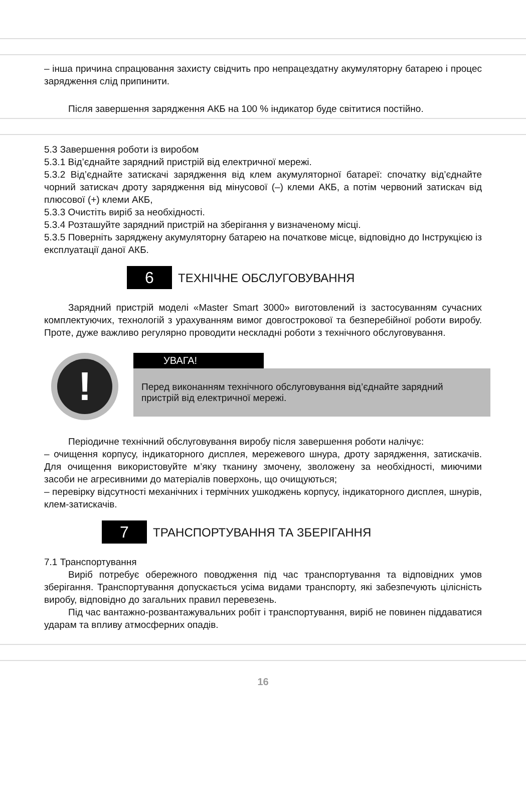– інша причина спрацювання захисту свідчить про непрацездатну акумуляторну батарею і процес зарядження слід припинити.
Після завершення зарядження АКБ на 100 % індикатор буде світитися постійно.
5.3 Завершення роботи із виробом
5.3.1 Від’єднайте зарядний пристрій від електричної мережі.
5.3.2 Від’єднайте затискачі зарядження від клем акумуляторної батареї: спочатку від’єднайте чорний затискач дроту зарядження від мінусової (–) клеми АКБ, а потім червоний затискач від плюсової (+) клеми АКБ,
5.3.3 Очистіть виріб за необхідності.
5.3.4 Розташуйте зарядний пристрій на зберігання у визначеному місці.
5.3.5 Поверніть заряджену акумуляторну батарею на початкове місце, відповідно до Інструкцією із експлуатації даної АКБ.
6
ТЕХНІЧНЕ ОБСЛУГОВУВАННЯ
Зарядний пристрій моделі «Master Smart 3000» виготовлений із застосуванням сучасних комплектуючих, технологій з урахуванням вимог довгострокової та безперебійної роботи виробу. Проте, дуже важливо регулярно проводити нескладні роботи з технічного обслуговування.
!
УВАГА!
Перед виконанням технічного обслуговування від’єднайте зарядний пристрій від електричної мережі.
Періодичне технічний обслуговування виробу після завершення роботи налічує:
– очищення корпусу, індикаторного дисплея, мережевого шнура, дроту зарядження, затискачів. Для очищення використовуйте м’яку тканину змочену, зволожену за необхідності, миючими засоби не агресивними до матеріалів поверхонь, що очищуються;
– перевірку відсутності механічних і термічних ушкоджень корпусу, індикаторного дисплея, шнурів, клем-затискачів.
7
ТРАНСПОРТУВАННЯ ТА ЗБЕРІГАННЯ
7.1 Транспортування
Виріб потребує обережного поводження під час транспортування та відповідних умов зберігання. Транспортування допускається усіма видами транспорту, які забезпечують цілісність виробу, відповідно до загальних правил перевезень.
Під час вантажно-розвантажувальних робіт і транспортування, виріб не повинен піддаватися ударам та впливу атмосферних опадів.
16